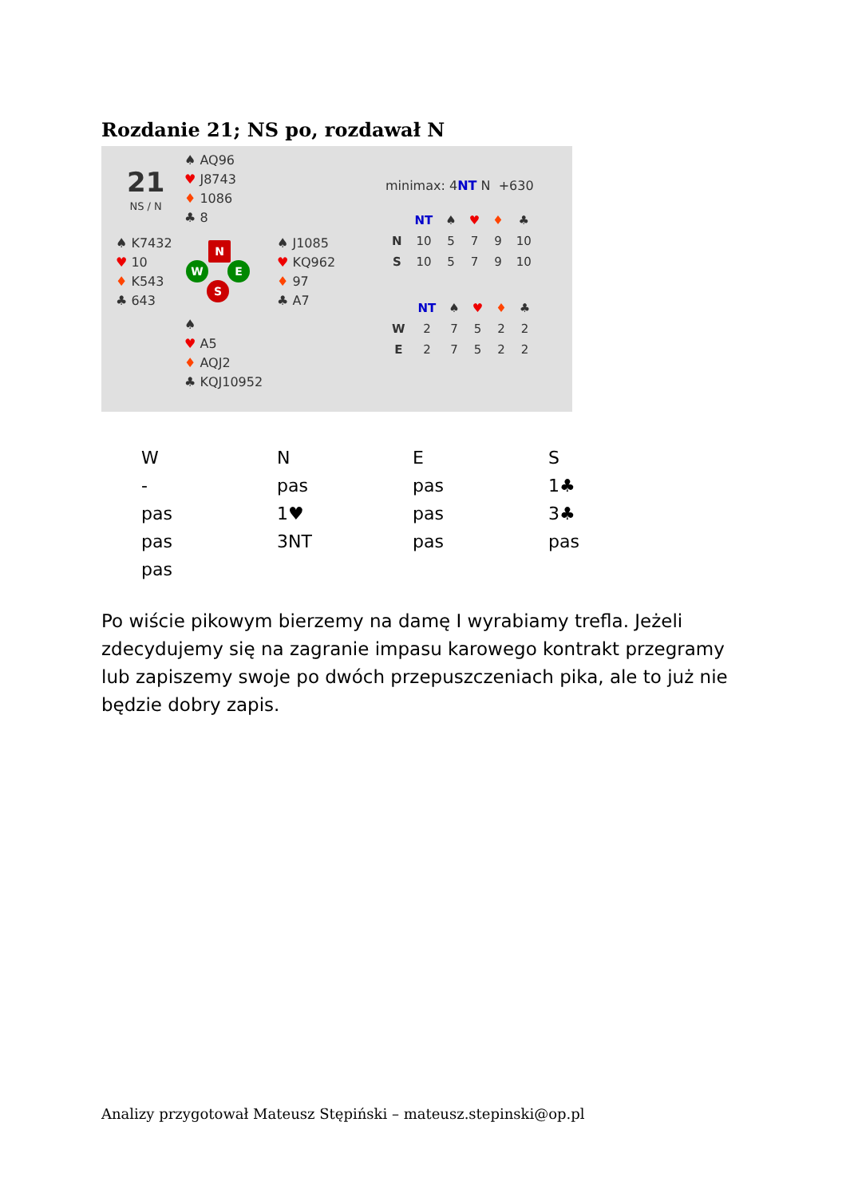Rozdanie 21; NS po, rozdawał N
21
NS / N
♠ AQ96
♥ J8743
♦ 1086
♣ 8
♠ K7432
♥ 10
♦ K543
♣ 643
N
W E
S
♠ J1085
♥ KQ962
♦ 97
♣ A7
♠
♥ A5
♦ AQJ2
♣ KQJ10952
minimax: 4NT N +630
| | NT | ♠ | ♥ | ♦ | ♣ |
| --- | --- | --- | --- | --- | --- |
| N | 10 | 5 | 7 | 9 | 10 |
| S | 10 | 5 | 7 | 9 | 10 |
| | NT | ♠ | ♥ | ♦ | ♣ |
| --- | --- | --- | --- | --- | --- |
| W | 2 | 7 | 5 | 2 | 2 |
| E | 2 | 7 | 5 | 2 | 2 |
| W | N | E | S |
| - | pas | pas | 1♣ |
| pas | 1♥ | pas | 3♣ |
| pas | 3NT | pas | pas |
| pas | | | |
Po wiście pikowym bierzemy na damę I wyrabiamy trefla. Jeżeli zdecydujemy się na zagranie impasu karowego kontrakt przegramy lub zapiszemy swoje po dwóch przepuszczeniach pika, ale to już nie będzie dobry zapis.
Analizy przygotował Mateusz Stępiński – mateusz.stepinski@op.pl